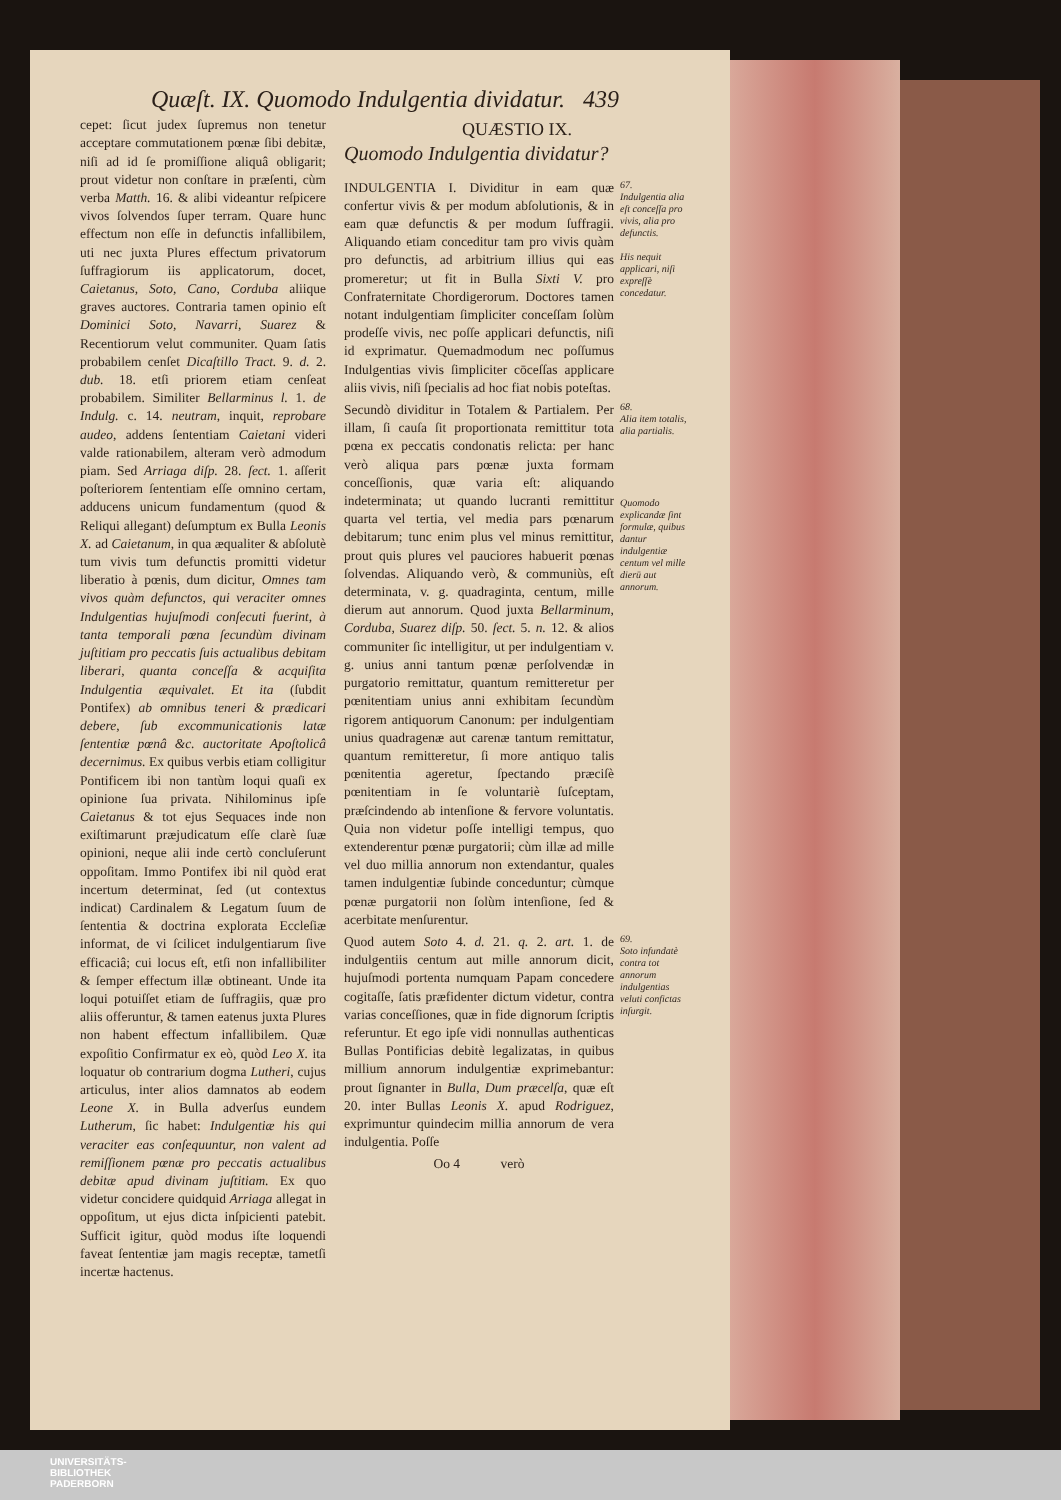Quæſt. IX. Quomodo Indulgentia dividatur. 439
cepet: ſicut judex ſupremus non tenetur acceptare commutationem pœnæ ſibi debitæ, niſi ad id ſe promiſſione aliquâ obligarit; prout videtur non conſtare in præſenti, cùm verba Matth. 16. & alibi videantur reſpicere vivos ſolvendos ſuper terram. Quare hunc effectum non eſſe in defunctis infallibilem, uti nec juxta Plures effectum privatorum ſuffragiorum iis applicatorum, docet, Caietanus, Soto, Cano, Corduba aliique graves auctores. Contraria tamen opinio eſt Dominici Soto, Navarri, Suarez & Recentiorum velut communiter. Quam ſatis probabilem cenſet Dicaſtillo Tract. 9. d. 2. dub. 18. etſi priorem etiam cenſeat probabilem. Similiter Bellarminus l. 1. de Indulg. c. 14. neutram, inquit, reprobare audeo, addens ſententiam Caietani videri valde rationabilem, alteram verò admodum piam. Sed Arriaga diſp. 28. ſect. 1. aſſerit poſteriorem ſententiam eſſe omnino certam, adducens unicum fundamentum (quod & Reliqui allegant) deſumptum ex Bulla Leonis X. ad Caietanum, in qua æqualiter & abſolutè tum vivis tum defunctis promitti videtur liberatio à pœnis, dum dicitur, Omnes tam vivos quàm defunctos, qui veraciter omnes Indulgentias hujuſmodi conſecuti fuerint, à tanta temporali pœna ſecundùm divinam juſtitiam pro peccatis ſuis actualibus debitam liberari, quanta conceſſa & acquiſita Indulgentia æquivalet. Et ita (ſubdit Pontifex) ab omnibus teneri & prædicari debere, ſub excommunicationis latæ ſententiæ pœnâ &c. auctoritate Apoſtolicâ decernimus. Ex quibus verbis etiam colligitur Pontificem ibi non tantùm loqui quaſi ex opinione ſua privata. Nihilominus ipſe Caietanus & tot ejus Sequaces inde non exiſtimarunt præjudicatum eſſe clarè ſuæ opinioni, neque alii inde certò concluſerunt oppoſitam. Immo Pontifex ibi nil quòd erat incertum determinat, ſed (ut contextus indicat) Cardinalem & Legatum ſuum de ſententia & doctrina explorata Eccleſiæ informat, de vi ſcilicet indulgentiarum ſive efficaciâ; cui locus eſt, etſi non infallibiliter & ſemper effectum illæ obtineant. Unde ita loqui potuiſſet etiam de ſuffragiis, quæ pro aliis offeruntur, & tamen eatenus juxta Plures non habent effectum infallibilem. Quæ expoſitio Confirmatur ex eò, quòd Leo X. ita loquatur ob contrarium dogma Lutheri, cujus articulus, inter alios damnatos ab eodem Leone X. in Bulla adverſus eundem Lutherum, ſic habet: Indulgentiæ his qui veraciter eas conſequuntur, non valent ad remiſſionem pœnæ pro peccatis actualibus debitæ apud divinam juſtitiam. Ex quo videtur concidere quidquid Arriaga allegat in oppoſitum, ut ejus dicta inſpicienti patebit. Sufficit igitur, quòd modus iſte loquendi faveat ſententiæ jam magis receptæ, tametſi incertæ hactenus.
QUÆSTIO IX.
Quomodo Indulgentia dividatur?
INDULGENTIA I. Dividitur in eam quæ confertur vivis & per modum abſolutionis, & in eam quæ defunctis & per modum ſuffragii. Aliquando etiam conceditur tam pro vivis quàm pro defunctis, ad arbitrium illius qui eas promeretur; ut fit in Bulla Sixti V. pro Confraternitate Chordigerorum. Doctores tamen notant indulgentiam ſimpliciter conceſſam ſolùm prodeſſe vivis, nec poſſe applicari defunctis, niſi id exprimatur. Quemadmodum nec poſſumus Indulgentias vivis ſimpliciter cōceſſas applicare aliis vivis, niſi ſpecialis ad hoc fiat nobis poteſtas.
67.
Indulgentia alia eſt conceſſa pro vivis, alia pro defunctis.
His nequit applicari, niſi expreſſè concedatur.
Secundò dividitur in Totalem & Partialem. Per illam, ſi cauſa ſit proportionata remittitur tota pœna ex peccatis condonatis relicta: per hanc verò aliqua pars pœnæ juxta formam conceſſionis, quæ varia eſt: aliquando indeterminata; ut quando lucranti remittitur quarta vel tertia, vel media pars pœnarum debitarum; tunc enim plus vel minus remittitur, prout quis plures vel pauciores habuerit pœnas ſolvendas. Aliquando verò, & communiùs, eſt determinata, v. g. quadraginta, centum, mille dierum aut annorum. Quod juxta Bellarminum, Corduba, Suarez diſp. 50. ſect. 5. n. 12. & alios communiter ſic intelligitur, ut per indulgentiam v. g. unius anni tantum pœnæ perſolvendæ in purgatorio remittatur, quantum remitteretur per pœnitentiam unius anni exhibitam ſecundùm rigorem antiquorum Canonum: per indulgentiam unius quadragenæ aut carenæ tantum remittatur, quantum remitteretur, ſi more antiquo talis pœnitentia ageretur, ſpectando præciſè pœnitentiam in ſe voluntariè ſuſceptam, præſcindendo ab intenſione & fervore voluntatis. Quia non videtur poſſe intelligi tempus, quo extenderentur pœnæ purgatorii; cùm illæ ad mille vel duo millia annorum non extendantur, quales tamen indulgentiæ ſubinde conceduntur; cùmque pœnæ purgatorii non ſolùm intenſione, ſed & acerbitate menſurentur.
68.
Alia item totalis, alia partialis.
Quomodo explicandæ ſint formulæ, quibus dantur indulgentiæ centum vel mille dierū aut annorum.
Quod autem Soto 4. d. 21. q. 2. art. 1. de indulgentiis centum aut mille annorum dicit, hujuſmodi portenta numquam Papam concedere cogitaſſe, ſatis præfidenter dictum videtur, contra varias conceſſiones, quæ in fide dignorum ſcriptis referuntur. Et ego ipſe vidi nonnullas authenticas Bullas Pontificias debitè legalizatas, in quibus millium annorum indulgentiæ exprimebantur: prout ſignanter in Bulla, Dum præcelſa, quæ eſt 20. inter Bullas Leonis X. apud Rodriguez, exprimuntur quindecim millia annorum de vera indulgentia. Poſſe
Oo 4 verò
69.
Soto infundatè contra tot annorum indulgentias veluti confictas inſurgit.
UNIVERSITÄTS-
BIBLIOTHEK
PADERBORN